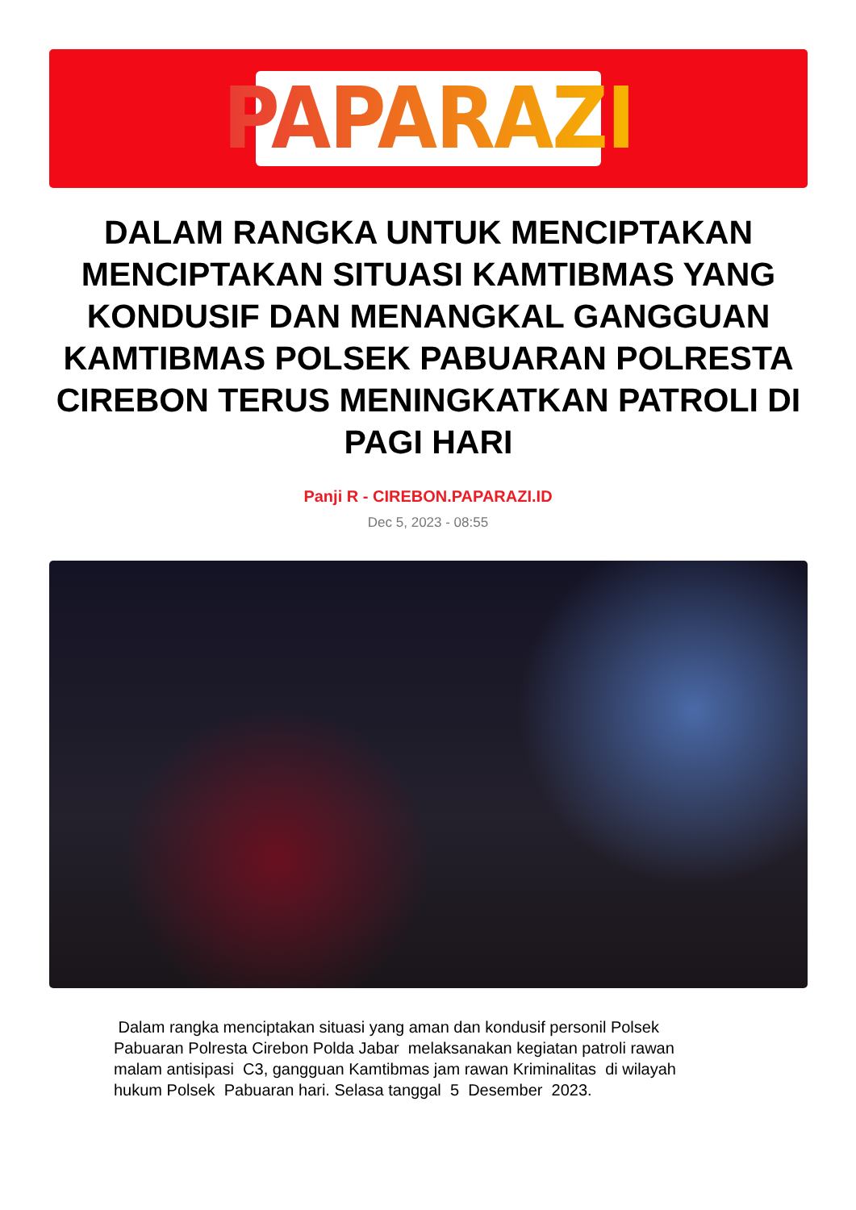PAPARAZI
DALAM RANGKA UNTUK MENCIPTAKAN MENCIPTAKAN SITUASI KAMTIBMAS YANG KONDUSIF DAN MENANGKAL GANGGUAN KAMTIBMAS POLSEK PABUARAN POLRESTA CIREBON TERUS MENINGKATKAN PATROLI DI PAGI HARI
Panji R - CIREBON.PAPARAZI.ID
Dec 5, 2023 - 08:55
Dalam rangka menciptakan situasi yang aman dan kondusif personil Polsek Pabuaran Polresta Cirebon Polda Jabar melaksanakan kegiatan patroli rawan malam antisipasi C3, gangguan Kamtibmas jam rawan Kriminalitas di wilayah hukum Polsek Pabuaran hari. Selasa tanggal 5 Desember 2023.